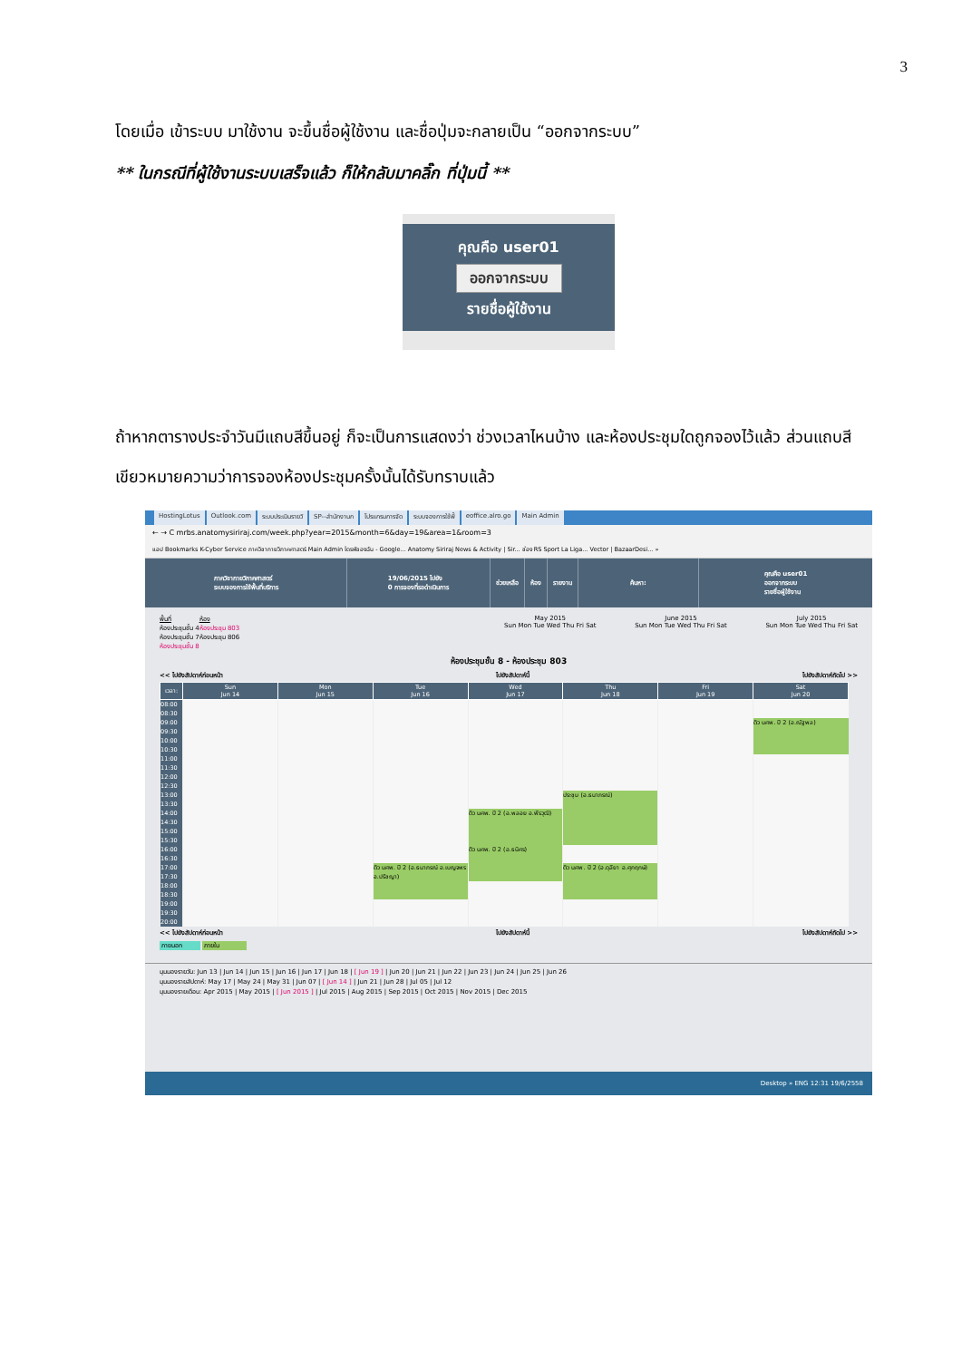3
โดยเมื่อ เข้าระบบ มาใช้งาน จะขึ้นชื่อผู้ใช้งาน และชื่อปุ่มจะกลายเป็น “ออกจากระบบ”
** ในกรณีที่ผู้ใช้งานระบบเสร็จแล้ว ก็ให้กลับมาคลิ๊ก ที่ปุ่มนี้ **
คุณคือ user01
ออกจากระบบ
รายชื่อผู้ใช้งาน
ถ้าหากตารางประจำวันมีแถบสีขึ้นอยู่ ก็จะเป็นการแสดงว่า ช่วงเวลาไหนบ้าง และห้องประชุมใดถูกจองไว้แล้ว ส่วนแถบสีเขียวหมายความว่าการจองห้องประชุมครั้งนั้นได้รับทราบแล้ว
HostingLotus Outlook.com ระบบประเมินรายวิ SP--สำนักงานก โปรแกรมการจัด ระบบจองการใช้พื้ eoffice.alro.go Main Admin
← → C mrbs.anatomysiriraj.com/week.php?year=2015&month=6&day=19&area=1&room=3
แอป Bookmarks K-Cyber Service ภาควิชากายวิภาคศาสตร์ Main Admin ไดรฟ์ของฉัน - Google... Anatomy Siriraj News & Activity | Sir... ช่อง RS Sport La Liga... Vector | BazaarDesi... »
ภาควิชากายวิภาคศาสตร์
ระบบจองการใช้พื้นที่บริการ
19/06/2015 ไปยัง
0 การจองที่รอดำเนินการ
ช่วยเหลือ ห้อง รายงาน ค้นหา: คุณคือ user01
ออกจากระบบ
รายชื่อผู้ใช้งาน
พื้นที่
ห้องประชุมชั้น 4
ห้องประชุมชั้น 7
ห้องประชุมชั้น 8
ห้อง
ห้องประชุม 803
ห้องประชุม 806
May 2015
Sun Mon Tue Wed Thu Fri Sat
June 2015
Sun Mon Tue Wed Thu Fri Sat
July 2015
Sun Mon Tue Wed Thu Fri Sat
ห้องประชุมชั้น 8 - ห้องประชุม 803
<< ไปยังสัปดาห์ก่อนหน้า ไปยังสัปดาห์นี้ ไปยังสัปดาห์ถัดไป >>
| เวลา: | Sun Jun 14 | Mon Jun 15 | Tue Jun 16 | Wed Jun 17 | Thu Jun 18 | Fri Jun 19 | Sat Jun 20 |
| --- | --- | --- | --- | --- | --- | --- | --- |
| 08:00 | | | | | | | |
| 08:30 | | | | | | | |
| 09:00 | | | | | | | ติว นศพ. ปี 2 (อ.ณัฐพล) |
| 09:30 | | | | | | | |
| 10:00 | | | | | | | |
| 10:30 | | | | | | | |
| 11:00 | | | | | | | |
| 11:30 | | | | | | | |
| 12:00 | | | | | | | |
| 12:30 | | | | | | | |
| 13:00 | | | | | ประชุม (อ.ธนาภรณ์) | | |
| 13:30 | | | | | | | |
| 14:00 | | | | ติว นศพ. ปี 2 (อ.พลอย อ.พีรวุฒิ) | | | |
| 14:30 | | | | | | | |
| 15:00 | | | | | | | |
| 15:30 | | | | | | | |
| 16:00 | | | | ติว นศพ. ปี 2 (อ.ธนิศร) | | | |
| 16:30 | | | | | | | |
| 17:00 | | | ติว นศพ. ปี 2 (อ.ธนาภรณ์ อ.เบญจพร อ.ปรัชญา) | | ติว นศพ. ปี 2 (อ.ดุลียา อ.ศุภฤกษ์) | | |
| 17:30 | | | | | | | |
| 18:00 | | | | | | | |
| 18:30 | | | | | | | |
| 19:00 | | | | | | | |
| 19:30 | | | | | | | |
| 20:00 | | | | | | | |
<< ไปยังสัปดาห์ก่อนหน้า ไปยังสัปดาห์นี้ ไปยังสัปดาห์ถัดไป >>
ภายนอก ภายใน
มุมมองรายวัน: Jun 13 | Jun 14 | Jun 15 | Jun 16 | Jun 17 | Jun 18 | [ Jun 19 ] | Jun 20 | Jun 21 | Jun 22 | Jun 23 | Jun 24 | Jun 25 | Jun 26
มุมมองรายสัปดาห์: May 17 | May 24 | May 31 | Jun 07 | [ Jun 14 ] | Jun 21 | Jun 28 | Jul 05 | Jul 12
มุมมองรายเดือน: Apr 2015 | May 2015 | [ Jun 2015 ] | Jul 2015 | Aug 2015 | Sep 2015 | Oct 2015 | Nov 2015 | Dec 2015
Desktop » ENG 12:31 19/6/2558